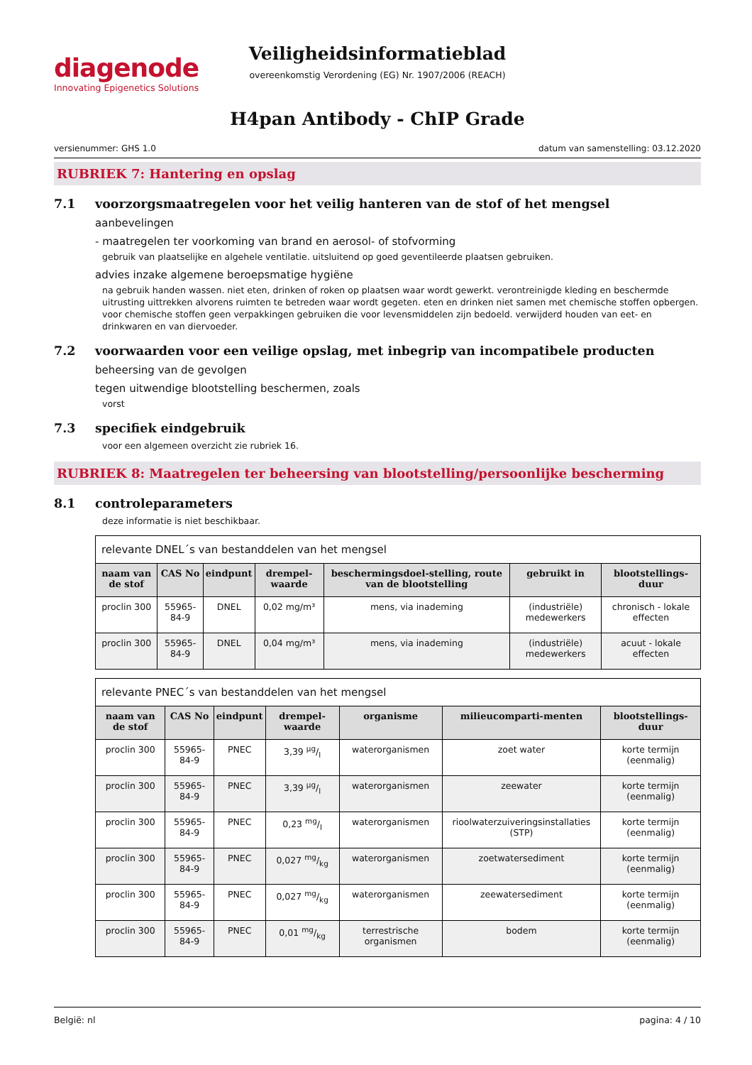diagenode
Innovating Epigenetics Solutions
Veiligheidsinformatieblad
overeenkomstig Verordening (EG) Nr. 1907/2006 (REACH)
H4pan Antibody - ChIP Grade
versienummer: GHS 1.0 datum van samenstelling: 03.12.2020
RUBRIEK 7: Hantering en opslag
7.1 voorzorgsmaatregelen voor het veilig hanteren van de stof of het mengsel
aanbevelingen
- maatregelen ter voorkoming van brand en aerosol- of stofvorming
gebruik van plaatselijke en algehele ventilatie. uitsluitend op goed geventileerde plaatsen gebruiken.
advies inzake algemene beroepsmatige hygiëne
na gebruik handen wassen. niet eten, drinken of roken op plaatsen waar wordt gewerkt. verontreinigde kleding en beschermde uitrusting uittrekken alvorens ruimten te betreden waar wordt gegeten. eten en drinken niet samen met chemische stoffen opbergen. voor chemische stoffen geen verpakkingen gebruiken die voor levensmiddelen zijn bedoeld. verwijderd houden van eet- en drinkwaren en van diervoeder.
7.2 voorwaarden voor een veilige opslag, met inbegrip van incompatibele producten
beheersing van de gevolgen
tegen uitwendige blootstelling beschermen, zoals
vorst
7.3 specifiek eindgebruik
voor een algemeen overzicht zie rubriek 16.
RUBRIEK 8: Maatregelen ter beheersing van blootstelling/persoonlijke bescherming
8.1 controleparameters
deze informatie is niet beschikbaar.
relevante DNEL´s van bestanddelen van het mengsel
| naam van de stof | CAS No | eindpunt | drempel-waarde | beschermingsdoel-stelling, route van de blootstelling | gebruikt in | blootstellings-duur |
| --- | --- | --- | --- | --- | --- | --- |
| proclin 300 | 55965-84-9 | DNEL | 0,02 mg/m³ | mens, via inademing | (industriële) medewerkers | chronisch - lokale effecten |
| proclin 300 | 55965-84-9 | DNEL | 0,04 mg/m³ | mens, via inademing | (industriële) medewerkers | acuut - lokale effecten |
relevante PNEC´s van bestanddelen van het mengsel
| naam van de stof | CAS No | eindpunt | drempel-waarde | organisme | milieucomparti-menten | blootstellings-duur |
| --- | --- | --- | --- | --- | --- | --- |
| proclin 300 | 55965-84-9 | PNEC | 3,39 µg/l | waterorganismen | zoet water | korte termijn (eenmalig) |
| proclin 300 | 55965-84-9 | PNEC | 3,39 µg/l | waterorganismen | zeewater | korte termijn (eenmalig) |
| proclin 300 | 55965-84-9 | PNEC | 0,23 mg/l | waterorganismen | rioolwaterzuiveringsinstallaties (STP) | korte termijn (eenmalig) |
| proclin 300 | 55965-84-9 | PNEC | 0,027 mg/kg | waterorganismen | zoetwatersediment | korte termijn (eenmalig) |
| proclin 300 | 55965-84-9 | PNEC | 0,027 mg/kg | waterorganismen | zeewatersediment | korte termijn (eenmalig) |
| proclin 300 | 55965-84-9 | PNEC | 0,01 mg/kg | terrestrische organismen | bodem | korte termijn (eenmalig) |
België: nl pagina: 4 / 10